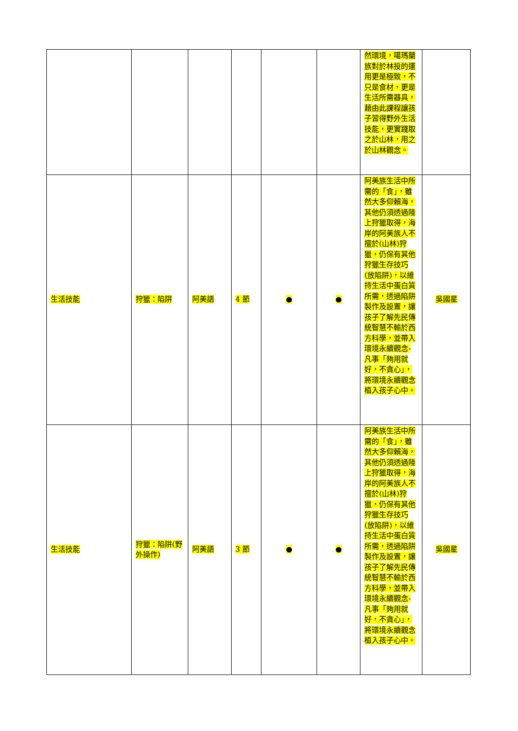| | | | | | | 然環境，噶瑪蘭族對於林投的運用更是極致，不只是食材，更是生活所需器具，藉由此課程讓孩子習得野外生活技能，更實踐取之於山林，用之於山林觀念。 | |
| 生活技能 | 狩獵：陷阱 | 阿美語 | 4 節 | ● | ● | 阿美族生活中所需的「食」，雖然大多仰賴海，其他仍須透過陸上狩獵取得，海岸的阿美族人不擅於(山林)狩獵，仍保有其他狩獵生存技巧(放陷阱)，以維持生活中蛋白質所需，透過陷阱製作及設置，讓孩子了解先民傳統智慧不輸於西方科學，並帶入環境永續觀念-凡事「夠用就好，不貪心」，將環境永續觀念植入孩子心中。 | 吳國星 |
| 生活技能 | 狩獵：陷阱(野外操作) | 阿美語 | 3 節 | ● | ● | 阿美族生活中所需的「食」，雖然大多仰賴海，其他仍須透過陸上狩獵取得，海岸的阿美族人不擅於(山林)狩獵，仍保有其他狩獵生存技巧(放陷阱)，以維持生活中蛋白質所需，透過陷阱製作及設置，讓孩子了解先民傳統智慧不輸於西方科學，並帶入環境永續觀念-凡事「夠用就好，不貪心」，將環境永續觀念植入孩子心中。 | 吳國星 |